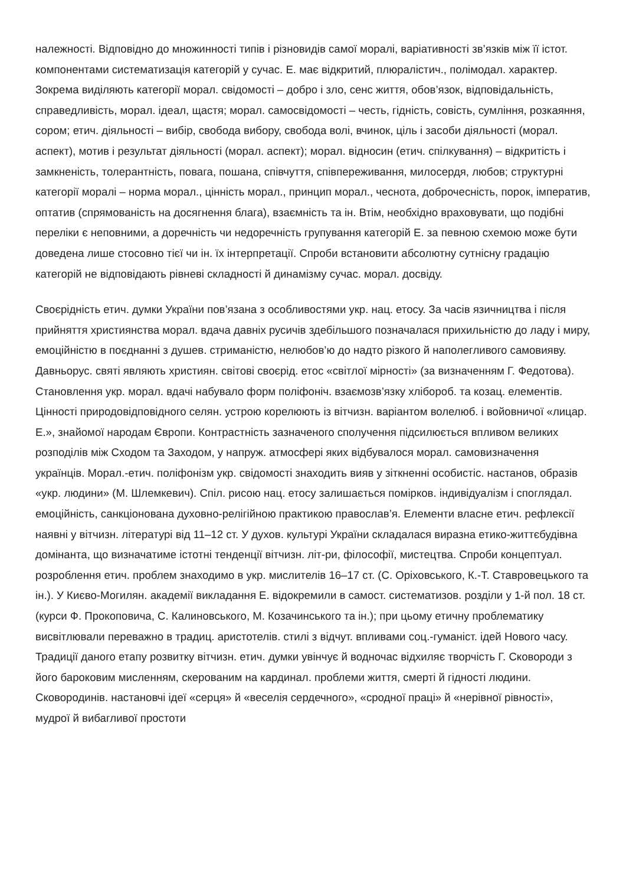належності. Відповідно до множинності типів і різновидів самої моралі, варіативності зв’язків між її істот. компонентами систематизація категорій у сучас. Е. має відкритий, плюралістич., полімодал. характер. Зокрема виділяють категорії морал. свідомості – добро і зло, сенс життя, обов’язок, відповідальність, справедливість, морал. ідеал, щастя; морал. самосвідомості – честь, гідність, совість, сумління, розкаяння, сором; етич. діяльності – вибір, свобода вибору, свобода волі, вчинок, ціль і засоби діяльності (морал. аспект), мотив і результат діяльності (морал. аспект); морал. відносин (етич. спілкування) – відкритість і замкненість, толерантність, повага, пошана, співчуття, співпереживання, милосердя, любов; структурні категорії моралі – норма морал., цінність морал., принцип морал., чеснота, доброчесність, порок, імператив, оптатив (спрямованість на досягнення блага), взаємність та ін. Втім, необхідно враховувати, що подібні переліки є неповними, а доречність чи недоречність групування категорій Е. за певною схемою може бути доведена лише стосовно тієї чи ін. їх інтерпретації. Спроби встановити абсолютну сутнісну градацію категорій не відповідають рівневі складності й динамізму сучас. морал. досвіду.
Своєрідність етич. думки України пов’язана з особливостями укр. нац. етосу. За часів язичництва і після прийняття християнства морал. вдача давніх русичів здебільшого позначалася прихильністю до ладу і миру, емоційністю в поєднанні з душев. стриманістю, нелюбов’ю до надто різкого й наполегливого самовияву. Давньорус. святі являють християн. світові своєрід. етос «світлої мірності» (за визначенням Г. Федотова). Становлення укр. морал. вдачі набувало форм поліфоніч. взаємозв’язку хлібороб. та козац. елементів. Цінності природовідповідного селян. устрою корелюють із вітчизн. варіантом волелюб. і войовничої «лицар. Е.», знайомої народам Європи. Контрастність зазначеного сполучення підсилюється впливом великих розподілів між Сходом та Заходом, у напруж. атмосфері яких відбувалося морал. самовизначення українців. Морал.-етич. поліфонізм укр. свідомості знаходить вияв у зіткненні особистіс. настанов, образів «укр. людини» (М. Шлемкевич). Спіл. рисою нац. етосу залишається помірков. індивідуалізм і споглядал. емоційність, санкціонована духовно-релігійною практикою православ’я. Елементи власне етич. рефлексії наявні у вітчизн. літературі від 11–12 ст. У духов. культурі України складалася виразна етико-життєбудівна домінанта, що визначатиме істотні тенденції вітчизн. літ-ри, філософії, мистецтва. Спроби концептуал. розроблення етич. проблем знаходимо в укр. мислителів 16–17 ст. (С. Оріховського, К.-Т. Ставровецького та ін.). У Києво-Могилян. академії викладання Е. відокремили в самост. систематизов. розділи у 1-й пол. 18 ст. (курси Ф. Прокоповича, С. Калиновського, М. Козачинського та ін.); при цьому етичну проблематику висвітлювали переважно в традиц. аристотелів. стилі з відчут. впливами соц.-гуманіст. ідей Нового часу. Традиції даного етапу розвитку вітчизн. етич. думки увінчує й водночас відхиляє творчість Г. Сковороди з його бароковим мисленням, скерованим на кардинал. проблеми життя, смерті й гідності людини. Сковородинів. настановчі ідеї «серця» й «веселія сердечного», «сродної праці» й «нерівної рівності», мудрої й вибагливої простоти